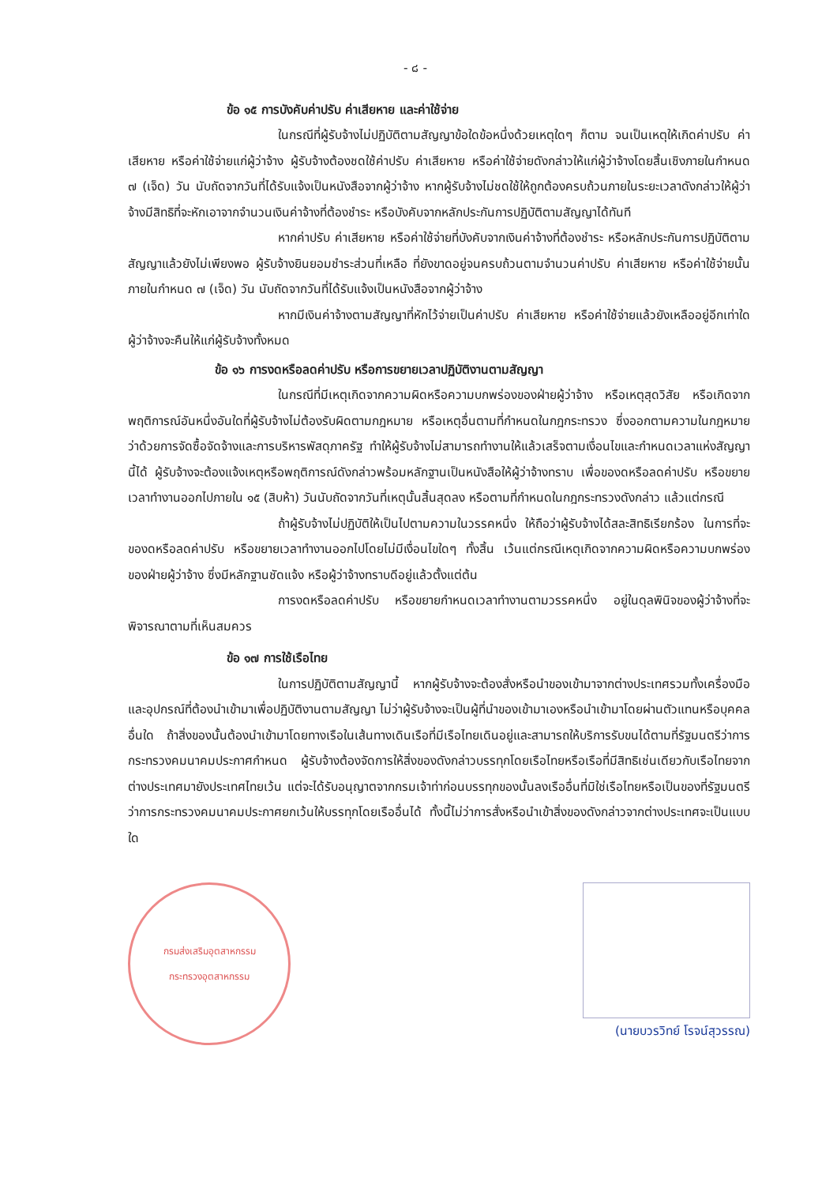- ๘ -
ข้อ ๑๕ การบังคับค่าปรับ ค่าเสียหาย และค่าใช้จ่าย
ในกรณีที่ผู้รับจ้างไม่ปฏิบัติตามสัญญาข้อใดข้อหนึ่งด้วยเหตุใดๆ ก็ตาม จนเป็นเหตุให้เกิดค่าปรับ ค่าเสียหาย หรือค่าใช้จ่ายแก่ผู้ว่าจ้าง ผู้รับจ้างต้องชดใช้ค่าปรับ ค่าเสียหาย หรือค่าใช้จ่ายดังกล่าวให้แก่ผู้ว่าจ้างโดยสิ้นเชิงภายในกำหนด ๗ (เจ็ด) วัน นับถัดจากวันที่ได้รับแจ้งเป็นหนังสือจากผู้ว่าจ้าง หากผู้รับจ้างไม่ชดใช้ให้ถูกต้องครบถ้วนภายในระยะเวลาดังกล่าวให้ผู้ว่าจ้างมีสิทธิที่จะหักเอาจากจำนวนเงินค่าจ้างที่ต้องชำระ หรือบังคับจากหลักประกันการปฏิบัติตามสัญญาได้ทันที
หากค่าปรับ ค่าเสียหาย หรือค่าใช้จ่ายที่บังคับจากเงินค่าจ้างที่ต้องชำระ หรือหลักประกันการปฏิบัติตามสัญญาแล้วยังไม่เพียงพอ ผู้รับจ้างยินยอมชำระส่วนที่เหลือ ที่ยังขาดอยู่จนครบถ้วนตามจำนวนค่าปรับ ค่าเสียหาย หรือค่าใช้จ่ายนั้น ภายในกำหนด ๗ (เจ็ด) วัน นับถัดจากวันที่ได้รับแจ้งเป็นหนังสือจากผู้ว่าจ้าง
หากมีเงินค่าจ้างตามสัญญาที่หักไว้จ่ายเป็นค่าปรับ ค่าเสียหาย หรือค่าใช้จ่ายแล้วยังเหลืออยู่อีกเท่าใด ผู้ว่าจ้างจะคืนให้แก่ผู้รับจ้างทั้งหมด
ข้อ ๑๖ การงดหรือลดค่าปรับ หรือการขยายเวลาปฏิบัติงานตามสัญญา
ในกรณีที่มีเหตุเกิดจากความผิดหรือความบกพร่องของฝ่ายผู้ว่าจ้าง หรือเหตุสุดวิสัย หรือเกิดจากพฤติการณ์อันหนึ่งอันใดที่ผู้รับจ้างไม่ต้องรับผิดตามกฎหมาย หรือเหตุอื่นตามที่กำหนดในกฎกระทรวง ซึ่งออกตามความในกฎหมายว่าด้วยการจัดซื้อจัดจ้างและการบริหารพัสดุภาครัฐ ทำให้ผู้รับจ้างไม่สามารถทำงานให้แล้วเสร็จตามเงื่อนไขและกำหนดเวลาแห่งสัญญานี้ได้ ผู้รับจ้างจะต้องแจ้งเหตุหรือพฤติการณ์ดังกล่าวพร้อมหลักฐานเป็นหนังสือให้ผู้ว่าจ้างทราบ เพื่อของดหรือลดค่าปรับ หรือขยายเวลาทำงานออกไปภายใน ๑๕ (สิบห้า) วันนับถัดจากวันที่เหตุนั้นสิ้นสุดลง หรือตามที่กำหนดในกฎกระทรวงดังกล่าว แล้วแต่กรณี
ถ้าผู้รับจ้างไม่ปฏิบัติให้เป็นไปตามความในวรรคหนึ่ง ให้ถือว่าผู้รับจ้างได้สละสิทธิเรียกร้อง ในการที่จะของดหรือลดค่าปรับ หรือขยายเวลาทำงานออกไปโดยไม่มีเงื่อนไขใดๆ ทั้งสิ้น เว้นแต่กรณีเหตุเกิดจากความผิดหรือความบกพร่องของฝ่ายผู้ว่าจ้าง ซึ่งมีหลักฐานชัดแจ้ง หรือผู้ว่าจ้างทราบดีอยู่แล้วตั้งแต่ต้น
การงดหรือลดค่าปรับ หรือขยายกำหนดเวลาทำงานตามวรรคหนึ่ง อยู่ในดุลพินิจของผู้ว่าจ้างที่จะพิจารณาตามที่เห็นสมควร
ข้อ ๑๗ การใช้เรือไทย
ในการปฏิบัติตามสัญญานี้ หากผู้รับจ้างจะต้องสั่งหรือนำของเข้ามาจากต่างประเทศรวมทั้งเครื่องมือและอุปกรณ์ที่ต้องนำเข้ามาเพื่อปฏิบัติงานตามสัญญา ไม่ว่าผู้รับจ้างจะเป็นผู้ที่นำของเข้ามาเองหรือนำเข้ามาโดยผ่านตัวแทนหรือบุคคลอื่นใด ถ้าสิ่งของนั้นต้องนำเข้ามาโดยทางเรือในเส้นทางเดินเรือที่มีเรือไทยเดินอยู่และสามารถให้บริการรับขนได้ตามที่รัฐมนตรีว่าการกระทรวงคมนาคมประกาศกำหนด ผู้รับจ้างต้องจัดการให้สิ่งของดังกล่าวบรรทุกโดยเรือไทยหรือเรือที่มีสิทธิเช่นเดียวกับเรือไทยจากต่างประเทศมายังประเทศไทยเว้น แต่จะได้รับอนุญาตจากกรมเจ้าท่าก่อนบรรทุกของนั้นลงเรืออื่นที่มิใช่เรือไทยหรือเป็นของที่รัฐมนตรีว่าการกระทรวงคมนาคมประกาศยกเว้นให้บรรทุกโดยเรืออื่นได้ ทั้งนี้ไม่ว่าการสั่งหรือนำเข้าสิ่งของดังกล่าวจากต่างประเทศจะเป็นแบบใด
กรมส่งเสริมอุตสาหกรรม
กระทรวงอุตสาหกรรม
(นายบวรวิทย์ โรจน์สุวรรณ)